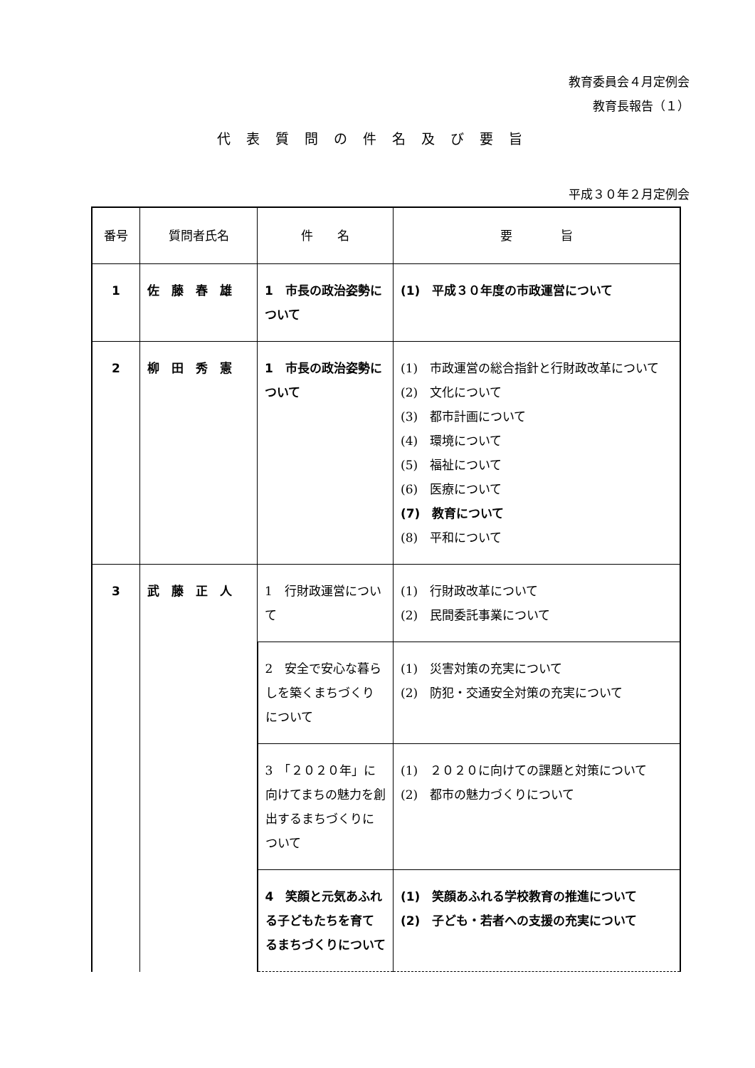教育委員会４月定例会
教育長報告（１）
代表質問の件名及び要旨
平成３０年２月定例会
| 番号 | 質問者氏名 | 件 名 | 要 旨 |
| --- | --- | --- | --- |
| 1 | 佐 藤 春 雄 | 1 市長の政治姿勢について | (1) 平成３０年度の市政運営について |
| 2 | 柳 田 秀 憲 | 1 市長の政治姿勢について | (1) 市政運営の総合指針と行財政改革について (2) 文化について (3) 都市計画について (4) 環境について (5) 福祉について (6) 医療について (7) 教育について (8) 平和について |
| 3 | 武 藤 正 人 | 1 行財政運営について | (1) 行財政改革について (2) 民間委託事業について |
| | | 2 安全で安心な暮らしを築くまちづくりについて | (1) 災害対策の充実について (2) 防犯・交通安全対策の充実について |
| | | 3 「２０２０年」に向けてまちの魅力を創出するまちづくりについて | (1) ２０２０に向けての課題と対策について (2) 都市の魅力づくりについて |
| | | 4 笑顔と元気あふれる子どもたちを育てるまちづくりについて | (1) 笑顔あふれる学校教育の推進について (2) 子ども・若者への支援の充実について |